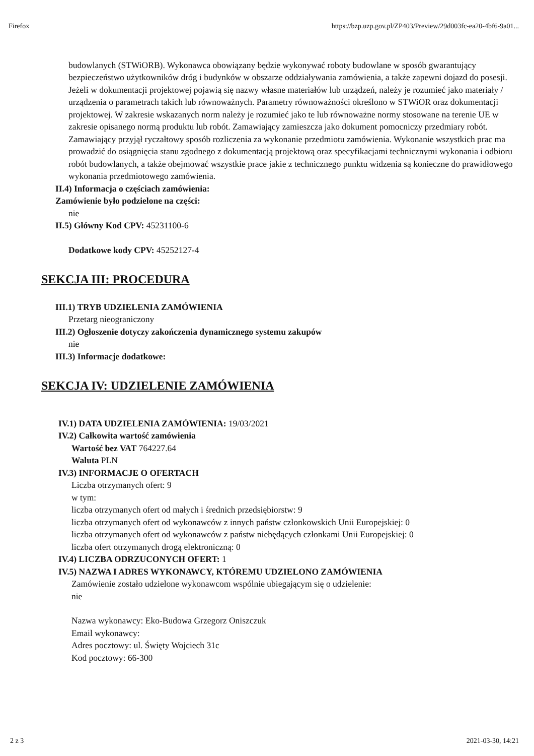Firefox https://bzp.uzp.gov.pl/ZP403/Preview/29d003fc-ea20-4bf6-9a01...
budowlanych (STWiORB). Wykonawca obowiązany będzie wykonywać roboty budowlane w sposób gwarantujący bezpieczeństwo użytkowników dróg i budynków w obszarze oddziaływania zamówienia, a także zapewni dojazd do posesji. Jeżeli w dokumentacji projektowej pojawią się nazwy własne materiałów lub urządzeń, należy je rozumieć jako materiały / urządzenia o parametrach takich lub równoważnych. Parametry równoważności określono w STWiOR oraz dokumentacji projektowej. W zakresie wskazanych norm należy je rozumieć jako te lub równoważne normy stosowane na terenie UE w zakresie opisanego normą produktu lub robót. Zamawiający zamieszcza jako dokument pomocniczy przedmiary robót. Zamawiający przyjął ryczałtowy sposób rozliczenia za wykonanie przedmiotu zamówienia. Wykonanie wszystkich prac ma prowadzić do osiągnięcia stanu zgodnego z dokumentacją projektową oraz specyfikacjami technicznymi wykonania i odbioru robót budowlanych, a także obejmować wszystkie prace jakie z technicznego punktu widzenia są konieczne do prawidłowego wykonania przedmiotowego zamówienia.
II.4) Informacja o częściach zamówienia:
Zamówienie było podzielone na części:
nie
II.5) Główny Kod CPV: 45231100-6
Dodatkowe kody CPV: 45252127-4
SEKCJA III: PROCEDURA
III.1) TRYB UDZIELENIA ZAMÓWIENIA
Przetarg nieograniczony
III.2) Ogłoszenie dotyczy zakończenia dynamicznego systemu zakupów
nie
III.3) Informacje dodatkowe:
SEKCJA IV: UDZIELENIE ZAMÓWIENIA
IV.1) DATA UDZIELENIA ZAMÓWIENIA: 19/03/2021
IV.2) Całkowita wartość zamówienia
Wartość bez VAT 764227.64
Waluta PLN
IV.3) INFORMACJE O OFERTACH
Liczba otrzymanych ofert: 9
w tym:
liczba otrzymanych ofert od małych i średnich przedsiębiorstw: 9
liczba otrzymanych ofert od wykonawców z innych państw członkowskich Unii Europejskiej: 0
liczba otrzymanych ofert od wykonawców z państw niebędących członkami Unii Europejskiej: 0
liczba ofert otrzymanych drogą elektroniczną: 0
IV.4) LICZBA ODRZUCONYCH OFERT: 1
IV.5) NAZWA I ADRES WYKONAWCY, KTÓREMU UDZIELONO ZAMÓWIENIA
Zamówienie zostało udzielone wykonawcom wspólnie ubiegającym się o udzielenie:
nie
Nazwa wykonawcy: Eko-Budowa Grzegorz Oniszczuk
Email wykonawcy:
Adres pocztowy: ul. Święty Wojciech 31c
Kod pocztowy: 66-300
2 z 3 2021-03-30, 14:21